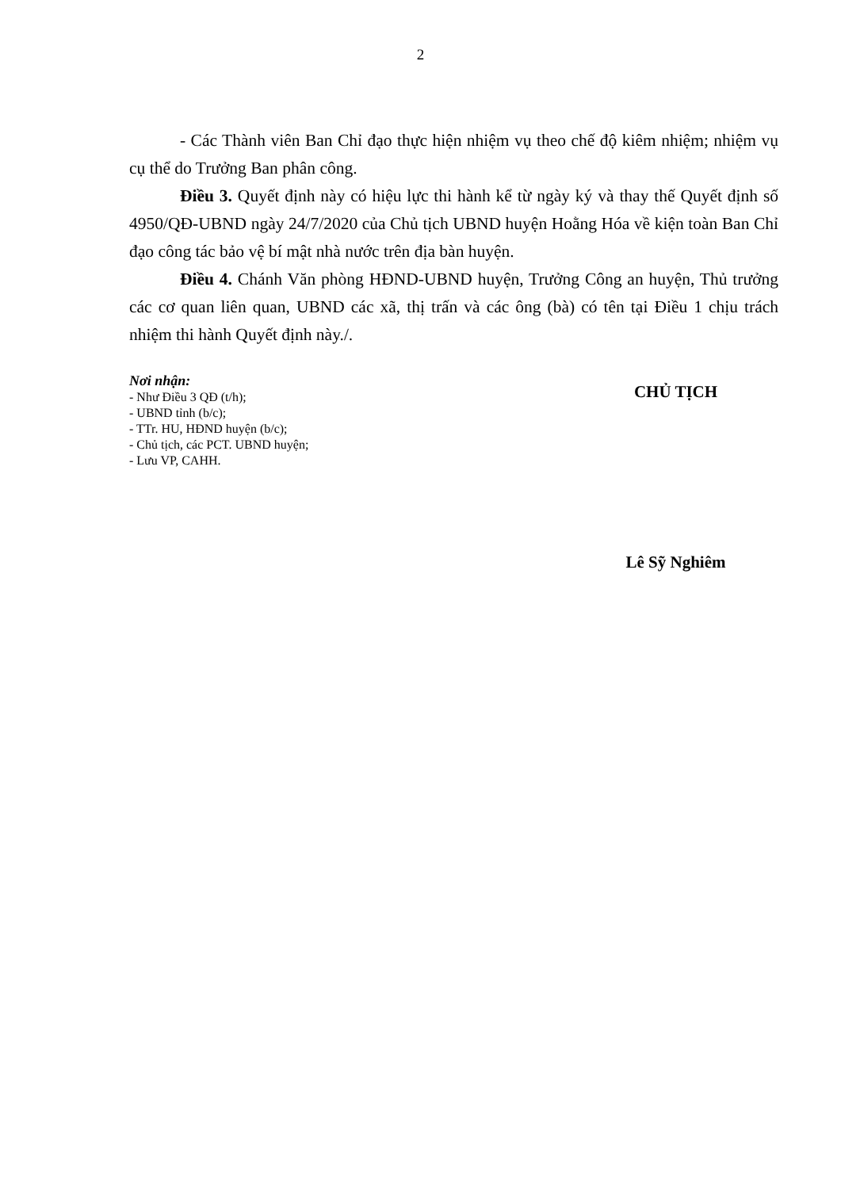2
- Các Thành viên Ban Chỉ đạo thực hiện nhiệm vụ theo chế độ kiêm nhiệm; nhiệm vụ cụ thể do Trưởng Ban phân công.
Điều 3. Quyết định này có hiệu lực thi hành kể từ ngày ký và thay thế Quyết định số 4950/QĐ-UBND ngày 24/7/2020 của Chủ tịch UBND huyện Hoằng Hóa về kiện toàn Ban Chỉ đạo công tác bảo vệ bí mật nhà nước trên địa bàn huyện.
Điều 4. Chánh Văn phòng HĐND-UBND huyện, Trưởng Công an huyện, Thủ trưởng các cơ quan liên quan, UBND các xã, thị trấn và các ông (bà) có tên tại Điều 1 chịu trách nhiệm thi hành Quyết định này./.
Nơi nhận:
- Như Điều 3 QĐ (t/h);
- UBND tỉnh (b/c);
- TTr. HU, HĐND huyện (b/c);
- Chủ tịch, các PCT. UBND huyện;
- Lưu VP, CAHH.
CHỦ TỊCH
Lê Sỹ Nghiêm